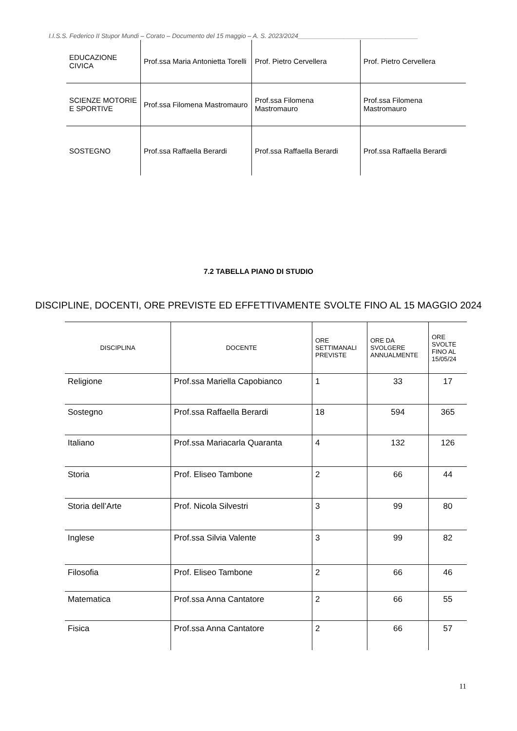I.I.S.S. Federico II Stupor Mundi – Corato – Documento del 15 maggio – A. S. 2023/2024__________________________________
| EDUCAZIONE CIVICA | Prof.ssa Maria Antonietta Torelli | Prof. Pietro Cervellera | Prof. Pietro Cervellera |
| SCIENZE MOTORIE E SPORTIVE | Prof.ssa Filomena Mastromauro | Prof.ssa Filomena Mastromauro | Prof.ssa Filomena Mastromauro |
| SOSTEGNO | Prof.ssa Raffaella Berardi | Prof.ssa Raffaella Berardi | Prof.ssa Raffaella Berardi |
7.2 TABELLA PIANO DI STUDIO
DISCIPLINE, DOCENTI, ORE PREVISTE ED EFFETTIVAMENTE SVOLTE FINO AL 15 MAGGIO 2024
| DISCIPLINA | DOCENTE | ORE SETTIMANALI PREVISTE | ORE DA SVOLGERE ANNUALMENTE | ORE SVOLTE FINO AL 15/05/24 |
| --- | --- | --- | --- | --- |
| Religione | Prof.ssa Mariella Capobianco | 1 | 33 | 17 |
| Sostegno | Prof.ssa Raffaella Berardi | 18 | 594 | 365 |
| Italiano | Prof.ssa Mariacarla Quaranta | 4 | 132 | 126 |
| Storia | Prof. Eliseo Tambone | 2 | 66 | 44 |
| Storia dell’Arte | Prof. Nicola Silvestri | 3 | 99 | 80 |
| Inglese | Prof.ssa Silvia Valente | 3 | 99 | 82 |
| Filosofia | Prof. Eliseo Tambone | 2 | 66 | 46 |
| Matematica | Prof.ssa Anna Cantatore | 2 | 66 | 55 |
| Fisica | Prof.ssa Anna Cantatore | 2 | 66 | 57 |
11